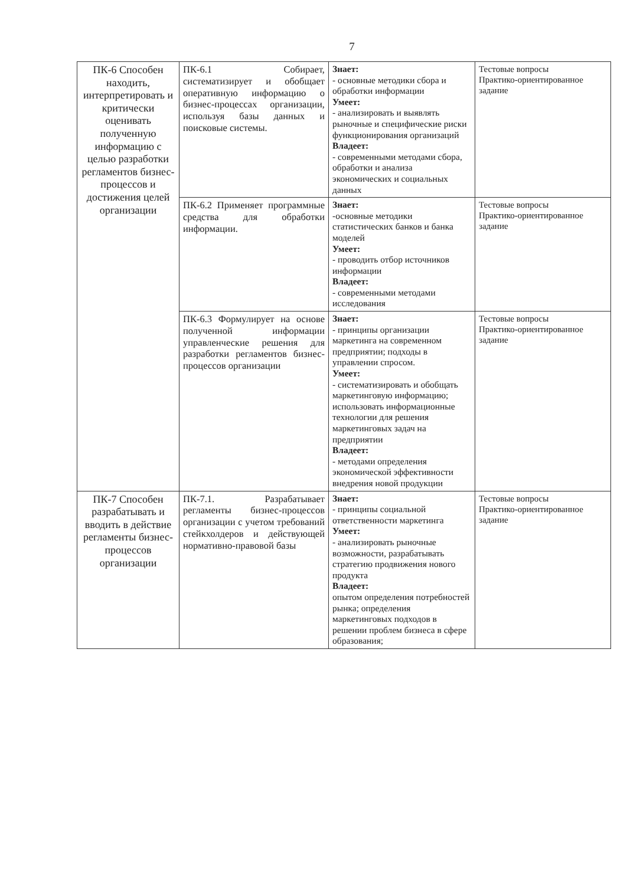7
| ПК-6 Способен находить, интерпретировать и критически оценивать полученную информацию с целью разработки регламентов бизнес-процессов и достижения целей организации | ПК-6.1 Собирает, систематизирует и обобщает оперативную информацию о бизнес-процессах организации, используя базы данных и поисковые системы. | Знает: - основные методики сбора и обработки информации Умеет: - анализировать и выявлять рыночные и специфические риски функционирования организаций Владеет: - современными методами сбора, обработки и анализа экономических и социальных данных | Тестовые вопросы Практико-ориентированное задание |
| | ПК-6.2 Применяет программные средства для обработки информации. | Знает: -основные методики статистических банков и банка моделей Умеет: - проводить отбор источников информации Владеет: - современными методами исследования | Тестовые вопросы Практико-ориентированное задание |
| | ПК-6.3 Формулирует на основе полученной информации управленческие решения для разработки регламентов бизнес-процессов организации | Знает: - принципы организации маркетинга на современном предприятии; подходы в управлении спросом. Умеет: - систематизировать и обобщать маркетинговую информацию; использовать информационные технологии для решения маркетинговых задач на предприятии Владеет: - методами определения экономической эффективности внедрения новой продукции | Тестовые вопросы Практико-ориентированное задание |
| ПК-7 Способен разрабатывать и вводить в действие регламенты бизнес-процессов организации | ПК-7.1. Разрабатывает регламенты бизнес-процессов организации с учетом требований стейкхолдеров и действующей нормативно-правовой базы | Знает: - принципы социальной ответственности маркетинга Умеет: - анализировать рыночные возможности, разрабатывать стратегию продвижения нового продукта Владеет: опытом определения потребностей рынка; определения маркетинговых подходов в решении проблем бизнеса в сфере образования; | Тестовые вопросы Практико-ориентированное задание |